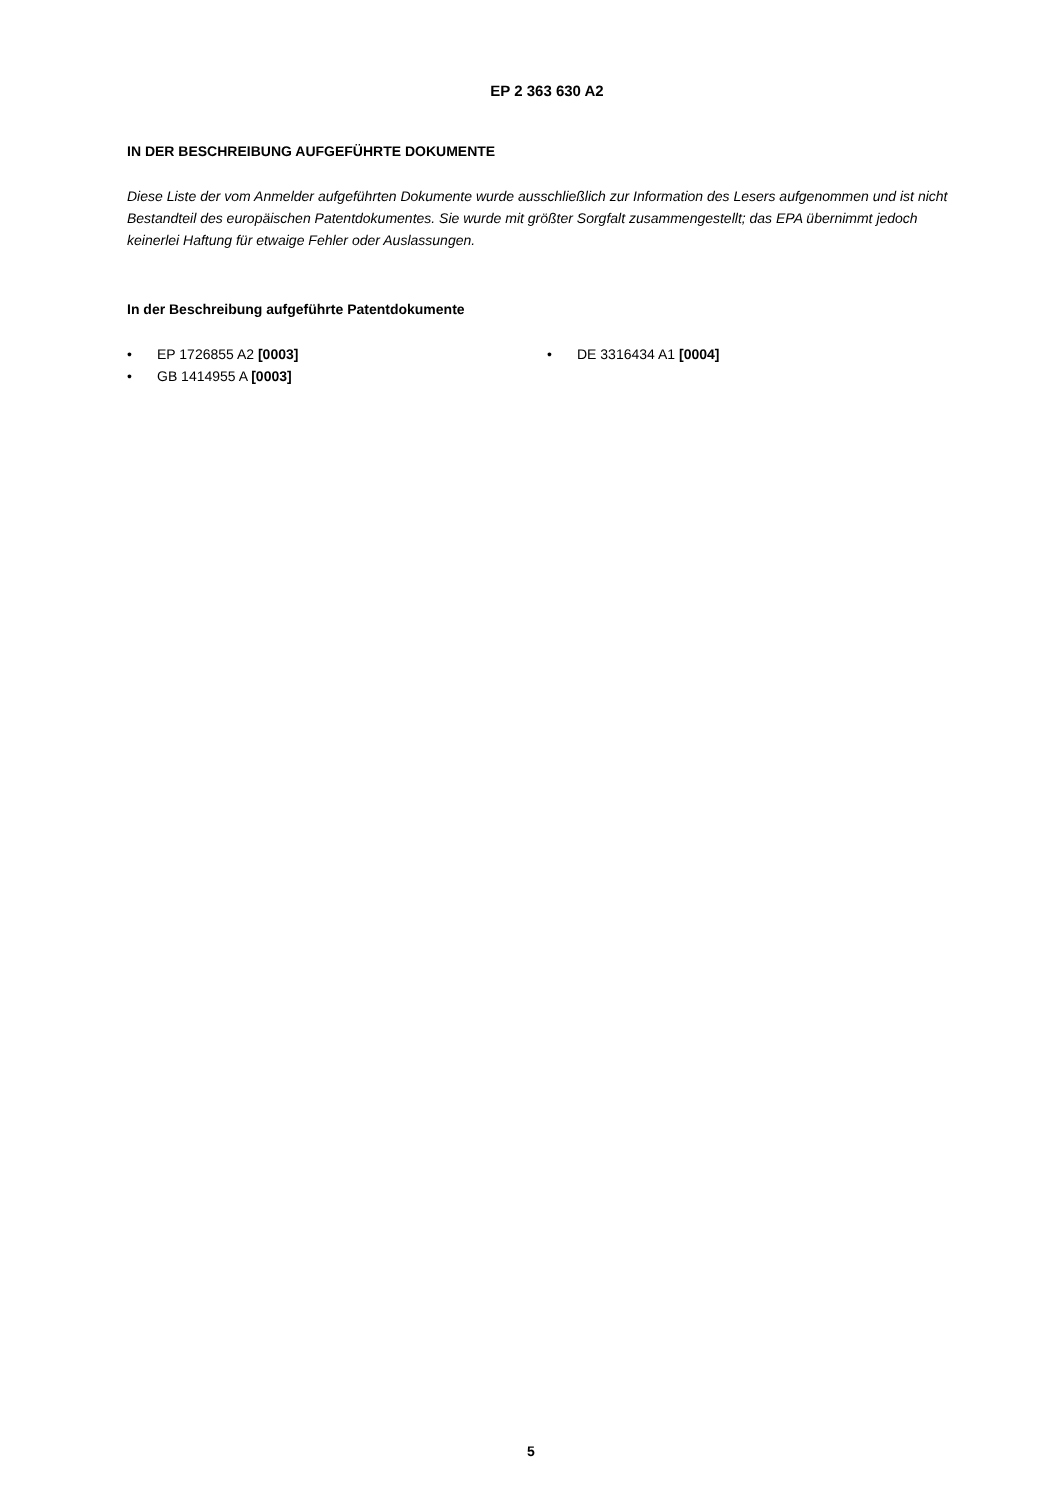EP 2 363 630 A2
IN DER BESCHREIBUNG AUFGEFÜHRTE DOKUMENTE
Diese Liste der vom Anmelder aufgeführten Dokumente wurde ausschließlich zur Information des Lesers aufgenommen und ist nicht Bestandteil des europäischen Patentdokumentes. Sie wurde mit größter Sorgfalt zusammengestellt; das EPA übernimmt jedoch keinerlei Haftung für etwaige Fehler oder Auslassungen.
In der Beschreibung aufgeführte Patentdokumente
• EP 1726855 A2 [0003]
• GB 1414955 A [0003]
• DE 3316434 A1 [0004]
5